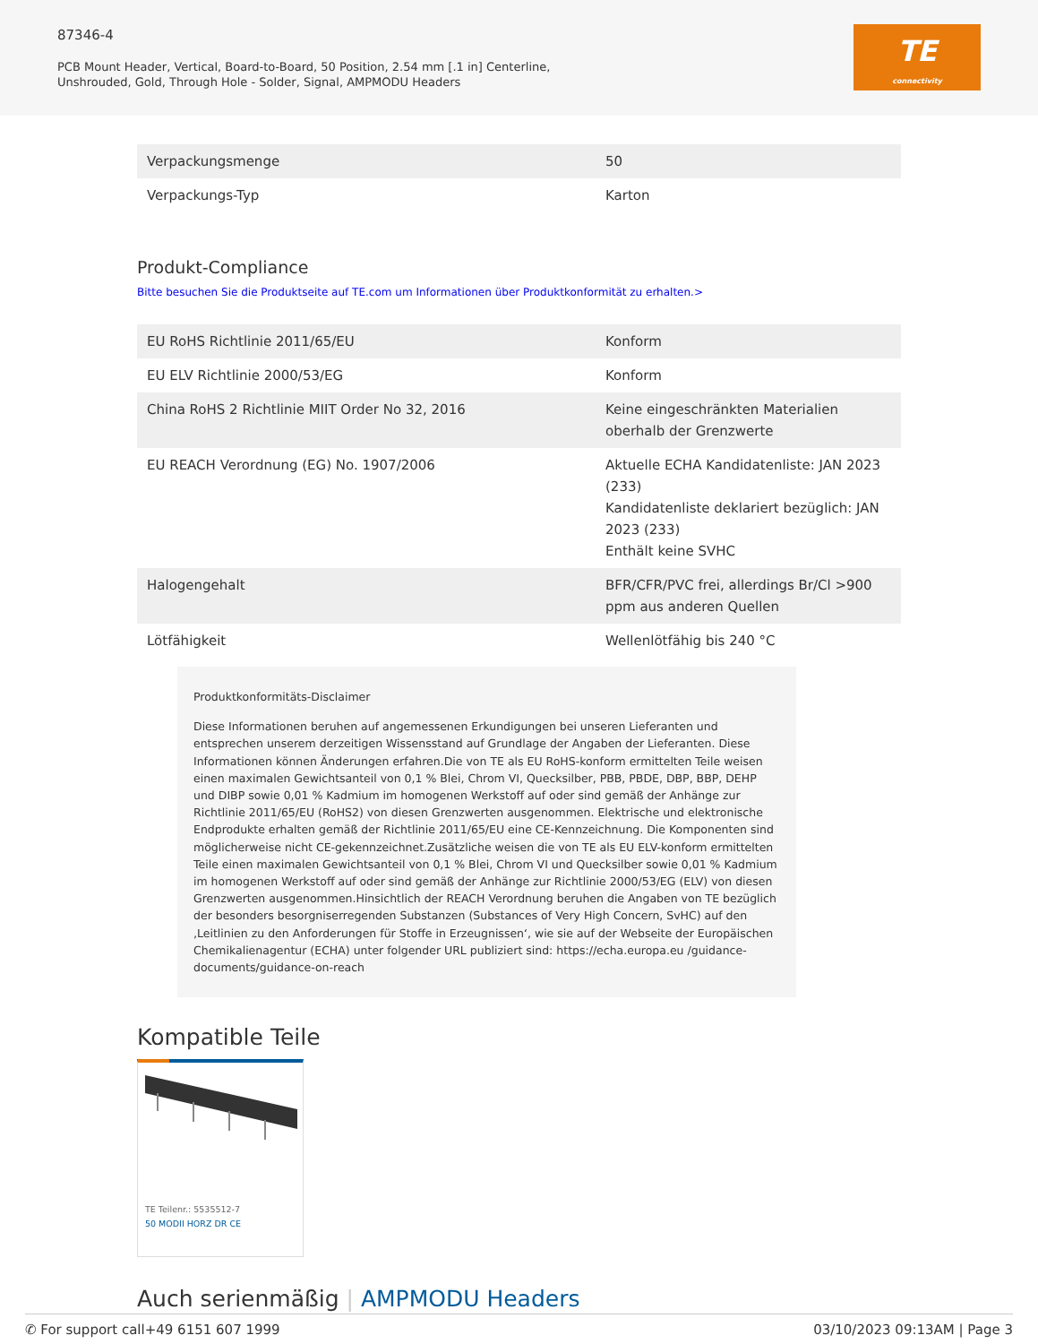87346-4
PCB Mount Header, Vertical, Board-to-Board, 50 Position, 2.54 mm [.1 in] Centerline, Unshrouded, Gold, Through Hole - Solder, Signal, AMPMODU Headers
TE
connectivity
| Verpackungsmenge | 50 |
| Verpackungs-Typ | Karton |
Produkt-Compliance
Bitte besuchen Sie die Produktseite auf TE.com um Informationen über Produktkonformität zu erhalten.>
| EU RoHS Richtlinie 2011/65/EU | Konform |
| EU ELV Richtlinie 2000/53/EG | Konform |
| China RoHS 2 Richtlinie MIIT Order No 32, 2016 | Keine eingeschränkten Materialien oberhalb der Grenzwerte |
| EU REACH Verordnung (EG) No. 1907/2006 | Aktuelle ECHA Kandidatenliste: JAN 2023 (233) Kandidatenliste deklariert bezüglich: JAN 2023 (233) Enthält keine SVHC |
| Halogengehalt | BFR/CFR/PVC frei, allerdings Br/Cl >900 ppm aus anderen Quellen |
| Lötfähigkeit | Wellenlötfähig bis 240 °C |
Produktkonformitäts-Disclaimer
Diese Informationen beruhen auf angemessenen Erkundigungen bei unseren Lieferanten und entsprechen unserem derzeitigen Wissensstand auf Grundlage der Angaben der Lieferanten. Diese Informationen können Änderungen erfahren.Die von TE als EU RoHS-konform ermittelten Teile weisen einen maximalen Gewichtsanteil von 0,1 % Blei, Chrom VI, Quecksilber, PBB, PBDE, DBP, BBP, DEHP und DIBP sowie 0,01 % Kadmium im homogenen Werkstoff auf oder sind gemäß der Anhänge zur Richtlinie 2011/65/EU (RoHS2) von diesen Grenzwerten ausgenommen. Elektrische und elektronische Endprodukte erhalten gemäß der Richtlinie 2011/65/EU eine CE-Kennzeichnung. Die Komponenten sind möglicherweise nicht CE-gekennzeichnet.Zusätzliche weisen die von TE als EU ELV-konform ermittelten Teile einen maximalen Gewichtsanteil von 0,1 % Blei, Chrom VI und Quecksilber sowie 0,01 % Kadmium im homogenen Werkstoff auf oder sind gemäß der Anhänge zur Richtlinie 2000/53/EG (ELV) von diesen Grenzwerten ausgenommen.Hinsichtlich der REACH Verordnung beruhen die Angaben von TE bezüglich der besonders besorgniserregenden Substanzen (Substances of Very High Concern, SvHC) auf den ‚Leitlinien zu den Anforderungen für Stoffe in Erzeugnissen‘, wie sie auf der Webseite der Europäischen Chemikalienagentur (ECHA) unter folgender URL publiziert sind: https://echa.europa.eu /guidance-documents/guidance-on-reach
Kompatible Teile
TE Teilenr.: 5535512-7
50 MODII HORZ DR CE
Auch serienmäßig | AMPMODU Headers
✆ For support call+49 6151 607 1999 03/10/2023 09:13AM | Page 3